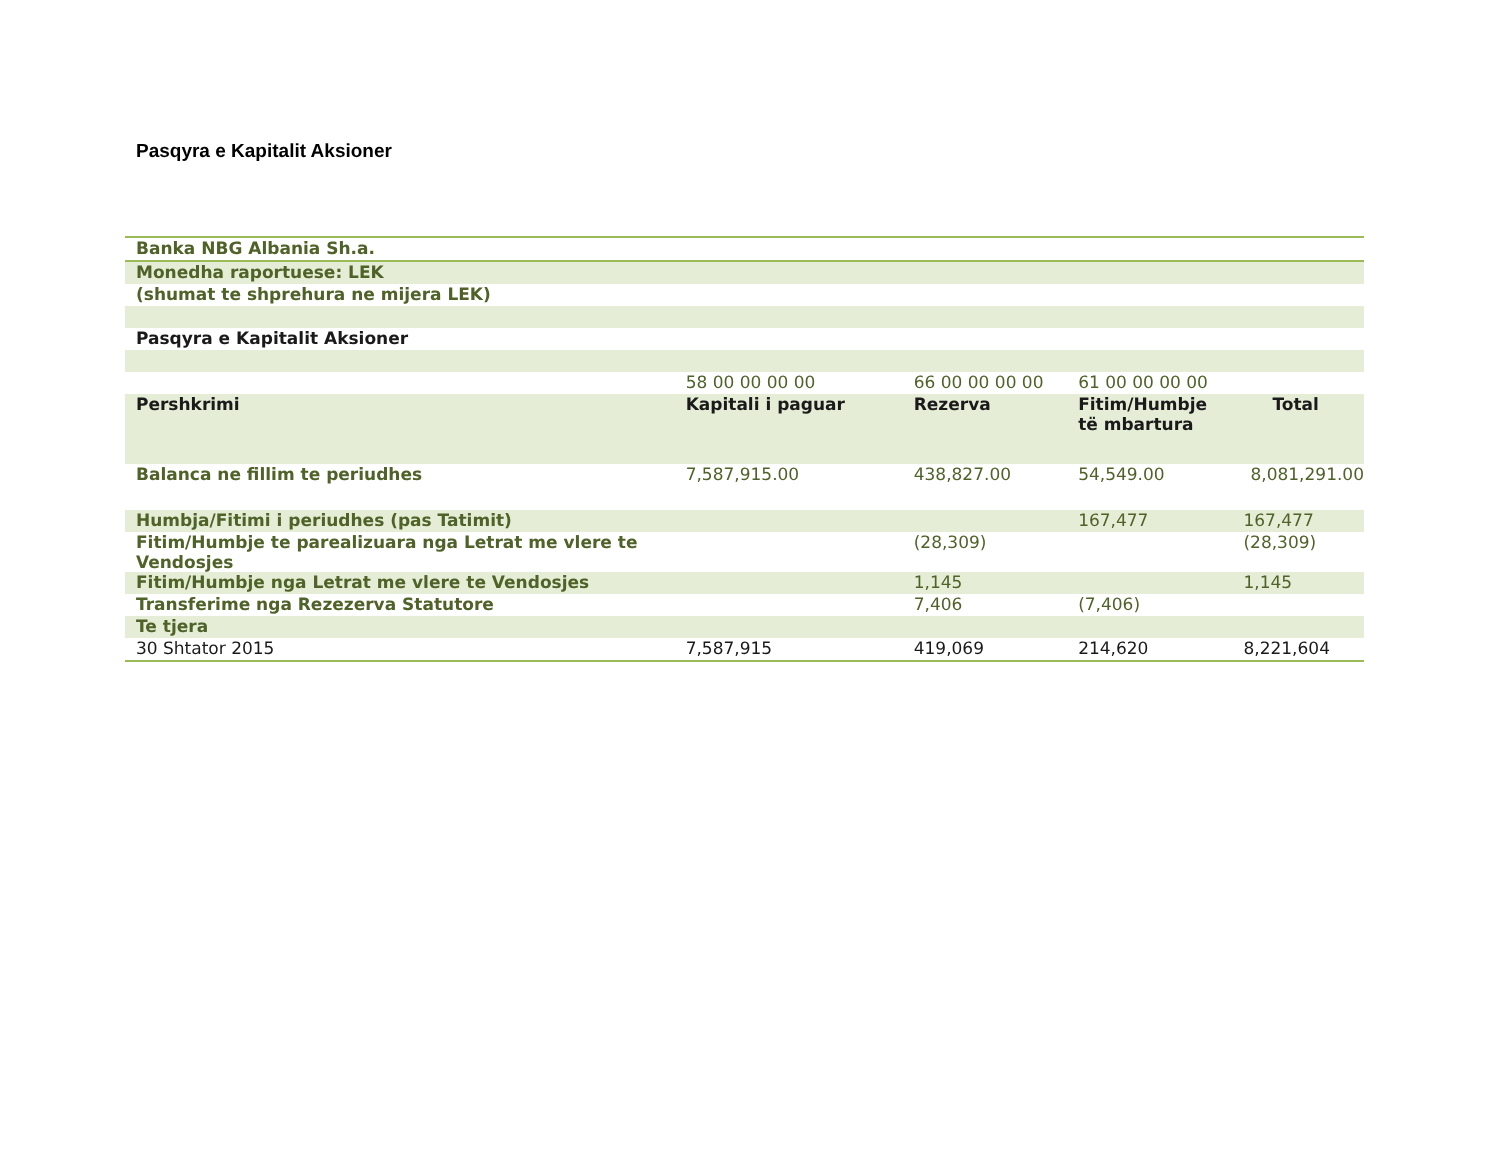Pasqyra e Kapitalit Aksioner
| Banka NBG Albania Sh.a. | | | | |
| Monedha raportuese: LEK | | | | |
| (shumat te shprehura ne mijera LEK) | | | | |
| Pasqyra e Kapitalit Aksioner | | | | |
| | 58 00 00 00 00 | 66 00 00 00 00 | 61 00 00 00 00 | |
| Pershkrimi | Kapitali i paguar | Rezerva | Fitim/Humbje të mbartura | Total |
| Balanca ne fillim te periudhes | 7,587,915.00 | 438,827.00 | 54,549.00 | 8,081,291.00 |
| Humbja/Fitimi i periudhes (pas Tatimit) | | | 167,477 | 167,477 |
| Fitim/Humbje te parealizuara nga Letrat me vlere te Vendosjes | | (28,309) | | (28,309) |
| Fitim/Humbje nga Letrat me vlere te Vendosjes | | 1,145 | | 1,145 |
| Transferime nga Rezezerva Statutore | | 7,406 | (7,406) | |
| Te tjera | | | | |
| 30 Shtator 2015 | 7,587,915 | 419,069 | 214,620 | 8,221,604 |